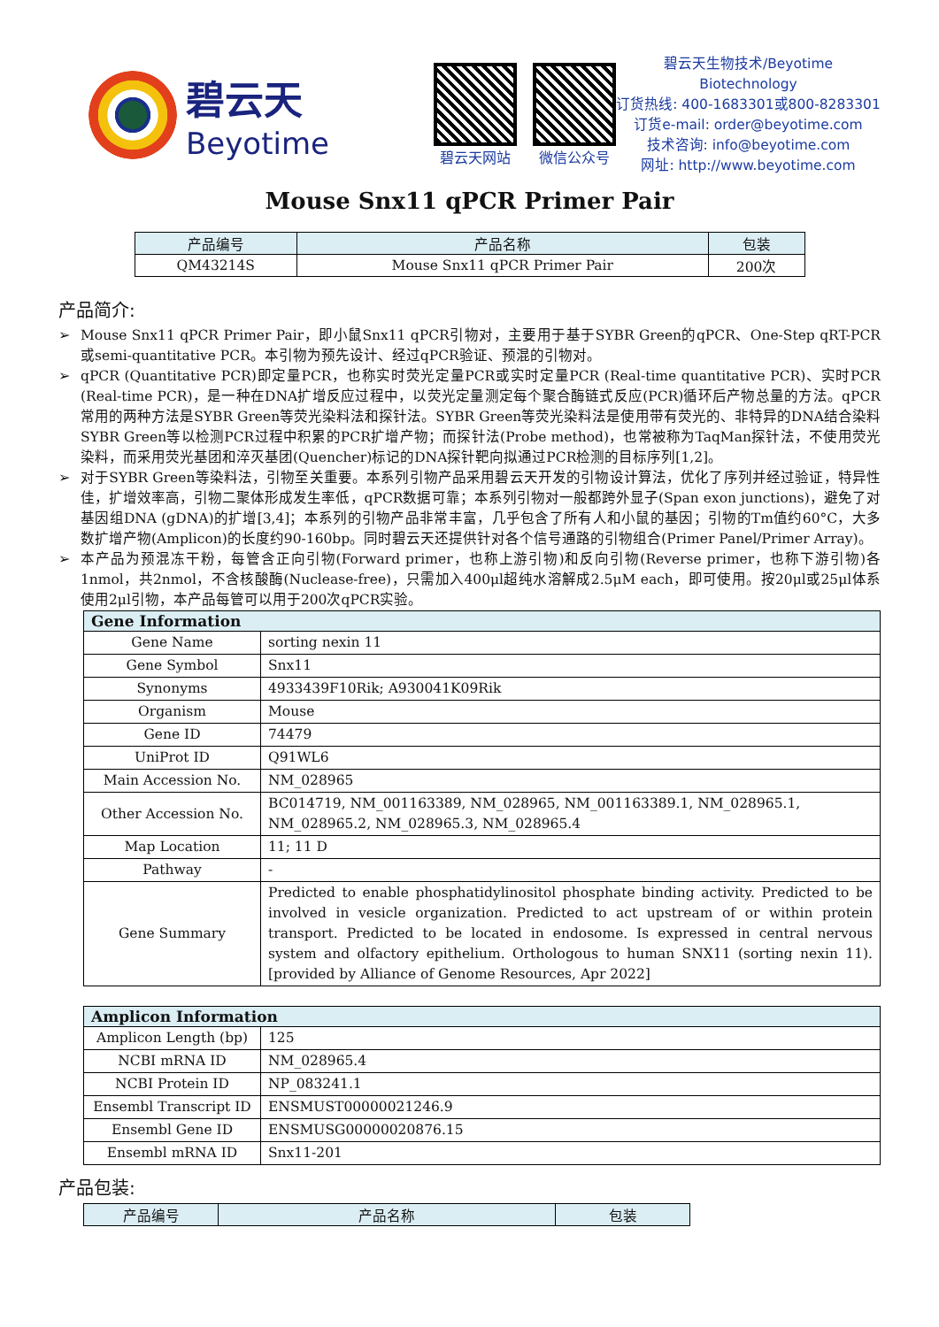碧云天
Beyotime
碧云天网站 微信公众号
碧云天生物技术/Beyotime Biotechnology
订货热线: 400-1683301或800-8283301
订货e-mail: order@beyotime.com
技术咨询: info@beyotime.com
网址: http://www.beyotime.com
Mouse Snx11 qPCR Primer Pair
| 产品编号 | 产品名称 | 包装 |
| --- | --- | --- |
| QM43214S | Mouse Snx11 qPCR Primer Pair | 200次 |
产品简介:
➢ Mouse Snx11 qPCR Primer Pair，即小鼠Snx11 qPCR引物对，主要用于基于SYBR Green的qPCR、One-Step qRT-PCR或semi-quantitative PCR。本引物为预先设计、经过qPCR验证、预混的引物对。
➢ qPCR (Quantitative PCR)即定量PCR，也称实时荧光定量PCR或实时定量PCR (Real-time quantitative PCR)、实时PCR (Real-time PCR)，是一种在DNA扩增反应过程中，以荧光定量测定每个聚合酶链式反应(PCR)循环后产物总量的方法。qPCR常用的两种方法是SYBR Green等荧光染料法和探针法。SYBR Green等荧光染料法是使用带有荧光的、非特异的DNA结合染料SYBR Green等以检测PCR过程中积累的PCR扩增产物；而探针法(Probe method)，也常被称为TaqMan探针法，不使用荧光染料，而采用荧光基团和淬灭基团(Quencher)标记的DNA探针靶向拟通过PCR检测的目标序列[1,2]。
➢ 对于SYBR Green等染料法，引物至关重要。本系列引物产品采用碧云天开发的引物设计算法，优化了序列并经过验证，特异性佳，扩增效率高，引物二聚体形成发生率低，qPCR数据可靠；本系列引物对一般都跨外显子(Span exon junctions)，避免了对基因组DNA (gDNA)的扩增[3,4]；本系列的引物产品非常丰富，几乎包含了所有人和小鼠的基因；引物的Tm值约60°C，大多数扩增产物(Amplicon)的长度约90-160bp。同时碧云天还提供针对各个信号通路的引物组合(Primer Panel/Primer Array)。
➢ 本产品为预混冻干粉，每管含正向引物(Forward primer，也称上游引物)和反向引物(Reverse primer，也称下游引物)各1nmol，共2nmol，不含核酸酶(Nuclease-free)，只需加入400μl超纯水溶解成2.5μM each，即可使用。按20μl或25μl体系使用2μl引物，本产品每管可以用于200次qPCR实验。
| Gene Information | |
| --- | --- |
| Gene Name | sorting nexin 11 |
| Gene Symbol | Snx11 |
| Synonyms | 4933439F10Rik; A930041K09Rik |
| Organism | Mouse |
| Gene ID | 74479 |
| UniProt ID | Q91WL6 |
| Main Accession No. | NM_028965 |
| Other Accession No. | BC014719, NM_001163389, NM_028965, NM_001163389.1, NM_028965.1, NM_028965.2, NM_028965.3, NM_028965.4 |
| Map Location | 11; 11 D |
| Pathway | - |
| Gene Summary | Predicted to enable phosphatidylinositol phosphate binding activity. Predicted to be involved in vesicle organization. Predicted to act upstream of or within protein transport. Predicted to be located in endosome. Is expressed in central nervous system and olfactory epithelium. Orthologous to human SNX11 (sorting nexin 11). [provided by Alliance of Genome Resources, Apr 2022] |
| Amplicon Information | |
| --- | --- |
| Amplicon Length (bp) | 125 |
| NCBI mRNA ID | NM_028965.4 |
| NCBI Protein ID | NP_083241.1 |
| Ensembl Transcript ID | ENSMUST00000021246.9 |
| Ensembl Gene ID | ENSMUSG00000020876.15 |
| Ensembl mRNA ID | Snx11-201 |
产品包装:
| 产品编号 | 产品名称 | 包装 |
| --- | --- | --- |